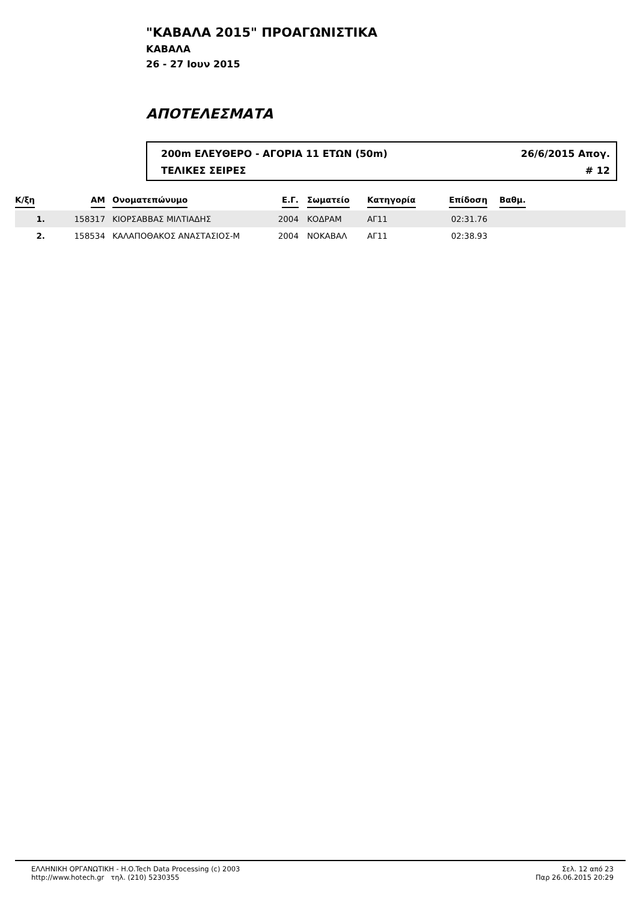"ΚΑΒΑΛΑ 2015" ΠΡΟΑΓΩΝΙΣΤΙΚΑ
ΚΑΒΑΛΑ
26 - 27 Ιουν 2015
ΑΠΟΤΕΛΕΣΜΑΤΑ
200m ΕΛΕΥΘΕΡΟ - ΑΓΟΡΙΑ 11 ΕΤΩΝ (50m) 26/6/2015 Απογ.
ΤΕΛΙΚΕΣ ΣΕΙΡΕΣ # 12
| Κ/ξη | ΑΜ | Ονοματεπώνυμο | Ε.Γ. | Σωματείο | Κατηγορία | Επίδοση | Βαθμ. |
| --- | --- | --- | --- | --- | --- | --- | --- |
| 1. | 158317 | ΚΙΟΡΣΑΒΒΑΣ ΜΙΛΤΙΑΔΗΣ | 2004 | ΚΟΔΡΑΜ | ΑΓ11 | 02:31.76 | |
| 2. | 158534 | ΚΑΛΑΠΟΘΑΚΟΣ ΑΝΑΣΤΑΣΙΟΣ-Μ | 2004 | ΝΟΚΑΒΑΛ | ΑΓ11 | 02:38.93 | |
ΕΛΛΗΝΙΚΗ ΟΡΓΑΝΩΤΙΚΗ - H.O.Tech Data Processing (c) 2003
http://www.hotech.gr τηλ. (210) 5230355
Σελ. 12 από 23
Παρ 26.06.2015 20:29